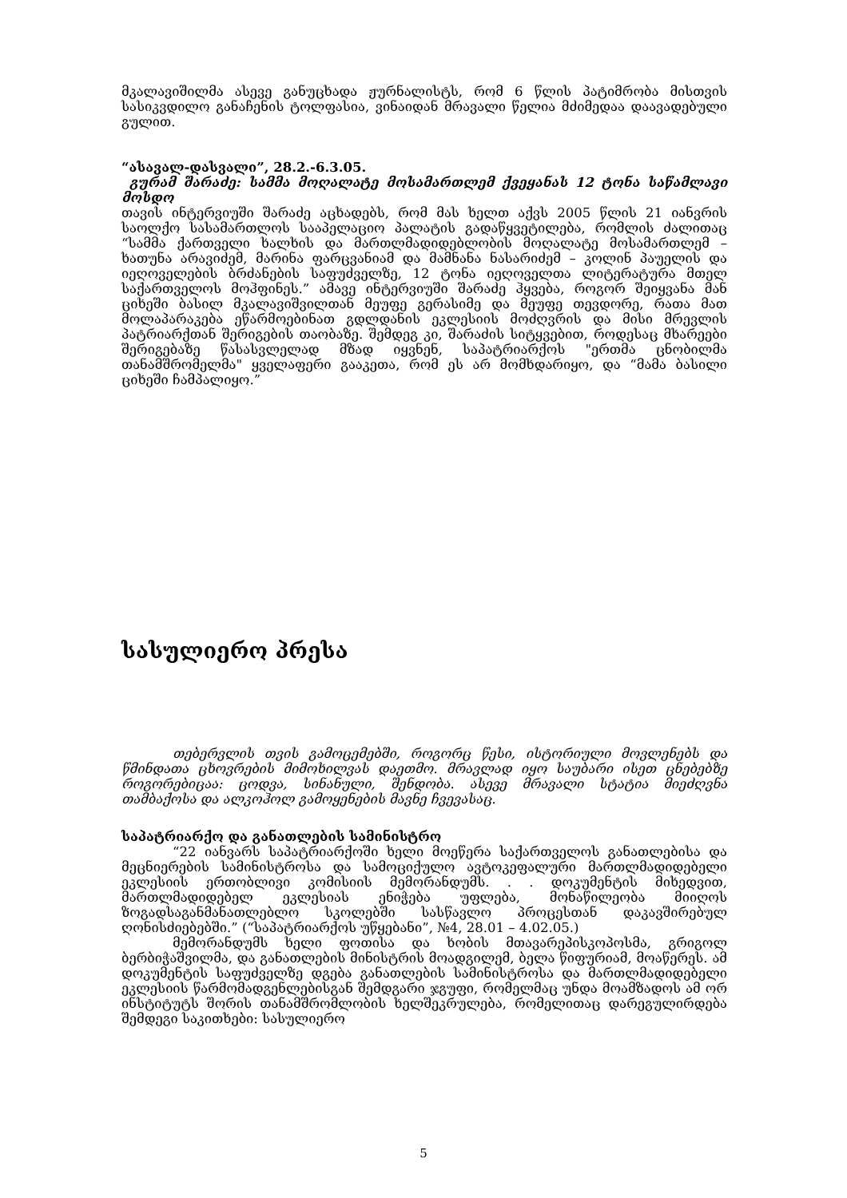მკალავიშილმა ასევე განუცხადა ჟურნალისტს, რომ 6 წლის პატიმრობა მისთვის სასიკვდილო განაჩენის ტოლფასია, ვინაიდან მრავალი წელია მძიმედაა დაავადებული გულით.
“ასავალ-დასვალი”, 28.2.-6.3.05.
გურამ შარაძე: სამმა მოღალატე მოსამართლემ ქვეყანას 12 ტონა საწამლავი მოსდო
თავის ინტერვიუში შარაძე აცხადებს, რომ მას ხელთ აქვს 2005 წლის 21 იანვრის საოლქო სასამართლოს სააპელაციო პალატის გადაწყვეტილება, რომლის ძალითაც “სამმა ქართველი ხალხის და მართლმადიდებლობის მოღალატე მოსამართლემ – ხათუნა არავიძემ, მარინა ფარცვანიამ და მამნანა ნასარიძემ – კოლინ პაუელის და იეღოველების ბრძანების საფუძველზე, 12 ტონა იეღოველთა ლიტერატურა მთელ საქართველოს მოჰფინეს.” ამავე ინტერვიუში შარაძე ჰყვება, როგორ შეიყვანა მან ციხეში ბასილ მკალავიშვილთან მეუფე გერასიმე და მეუფე თევდორე, რათა მათ მოლაპარაკება ეწარმოებინათ გდლდანის ეკლესიის მოძღვრის და მისი მრევლის პატრიარქთან შერიგების თაობაზე. შემდეგ კი, შარაძის სიტყვებით, როდესაც მხარეები შერიგებაზე წასასვლელად მზად იყვნენ, საპატრიარქოს "ერთმა ცნობილმა თანამშრომელმა" ყველაფერი გააკეთა, რომ ეს არ მომხდარიყო, და “მამა ბასილი ციხეში ჩამპალიყო.”
სასულიერო პრესა
თებერვლის თვის გამოცემებში, როგორც წესი, ისტორიული მოვლენებს და წმინდათა ცხოვრების მიმოხილვას დაეთმო. მრავლად იყო საუბარი ისეთ ცნებებზე როგორებიცაა: ცოდვა, სინანული, შენდობა. ასევე მრავალი სტატია მიეძღვნა თამბაქოსა და ალკოჰოლ გამოყენების მავნე ჩვევასაც.
საპატრიარქო და განათლების სამინისტრო
“22 იანვარს საპატრიარქოში ხელი მოეწერა საქართველოს განათლებისა და მეცნიერების სამინისტროსა და სამოციქულო ავტოკეფალური მართლმადიდებელი ეკლესიის ერთობლივი კომისიის მემორანდუმს. . . დოკუმენტის მიხედვით, მართლმადიდებელ ეკლესიას ენიჭება უფლება, მონაწილეობა მიიღოს ზოგადსაგანმანათლებლო სკოლებში სასწავლო პროცესთან დაკავშირებულ ღონისძიებებში.” (“საპატრიარქოს უწყებანი”, №4, 28.01 – 4.02.05.)
მემორანდუმს ხელი ფოთისა და ხობის მთავარეპისკოპოსმა, გრიგოლ ბერბიჭაშვილმა, და განათლების მინისტრის მოადგილემ, ბელა წიფურიამ, მოაწერეს. ამ დოკუმენტის საფუძველზე დგება განათლების სამინისტროსა და მართლმადიდებელი ეკლესიის წარმომადგენლებისგან შემდგარი ჯგუფი, რომელმაც უნდა მოამზადოს ამ ორ ინსტიტუტს შორის თანამშრომლობის ხელშეკრულება, რომელითაც დარეგულირდება შემდეგი საკითხები: სასულიერო
5